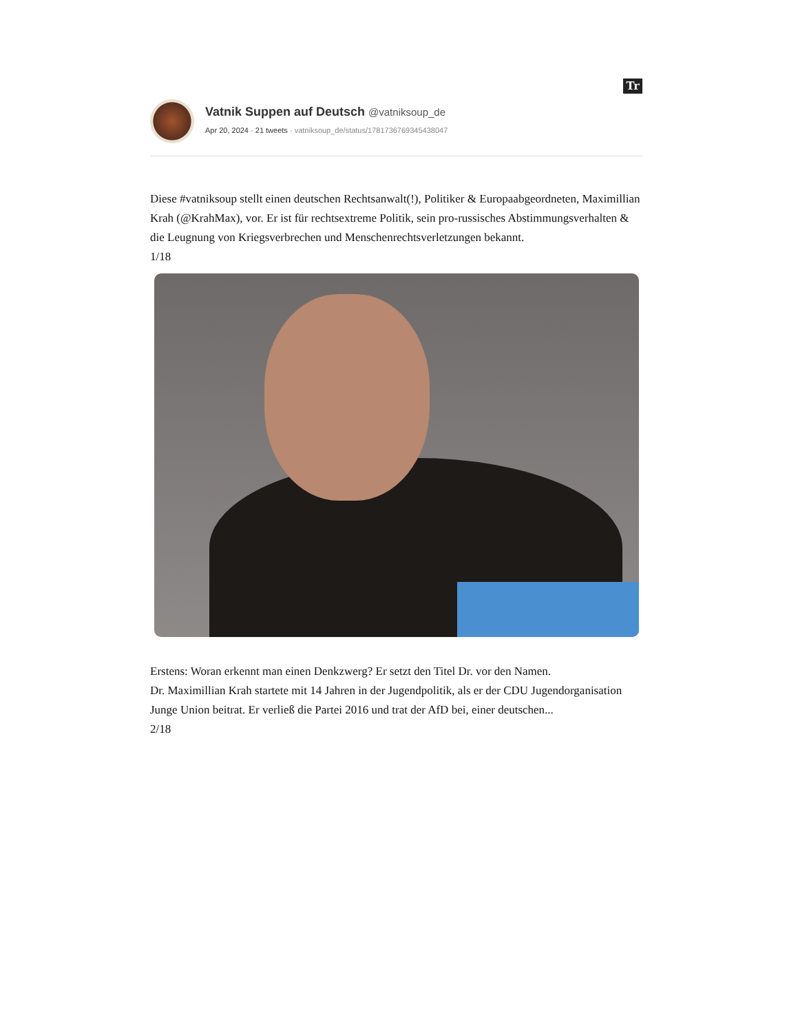Tr
Vatnik Suppen auf Deutsch @vatniksoup_de
Apr 20, 2024 · 21 tweets · vatniksoup_de/status/1781736769345438047
Diese #vatniksoup stellt einen deutschen Rechtsanwalt(!), Politiker & Europaabgeordneten, Maximillian Krah (@KrahMax), vor. Er ist für rechtsextreme Politik, sein pro-russisches Abstimmungsverhalten & die Leugnung von Kriegsverbrechen und Menschenrechtsverletzungen bekannt.
1/18
Erstens: Woran erkennt man einen Denkzwerg? Er setzt den Titel Dr. vor den Namen.
Dr. Maximillian Krah startete mit 14 Jahren in der Jugendpolitik, als er der CDU Jugendorganisation Junge Union beitrat. Er verließ die Partei 2016 und trat der AfD bei, einer deutschen...
2/18